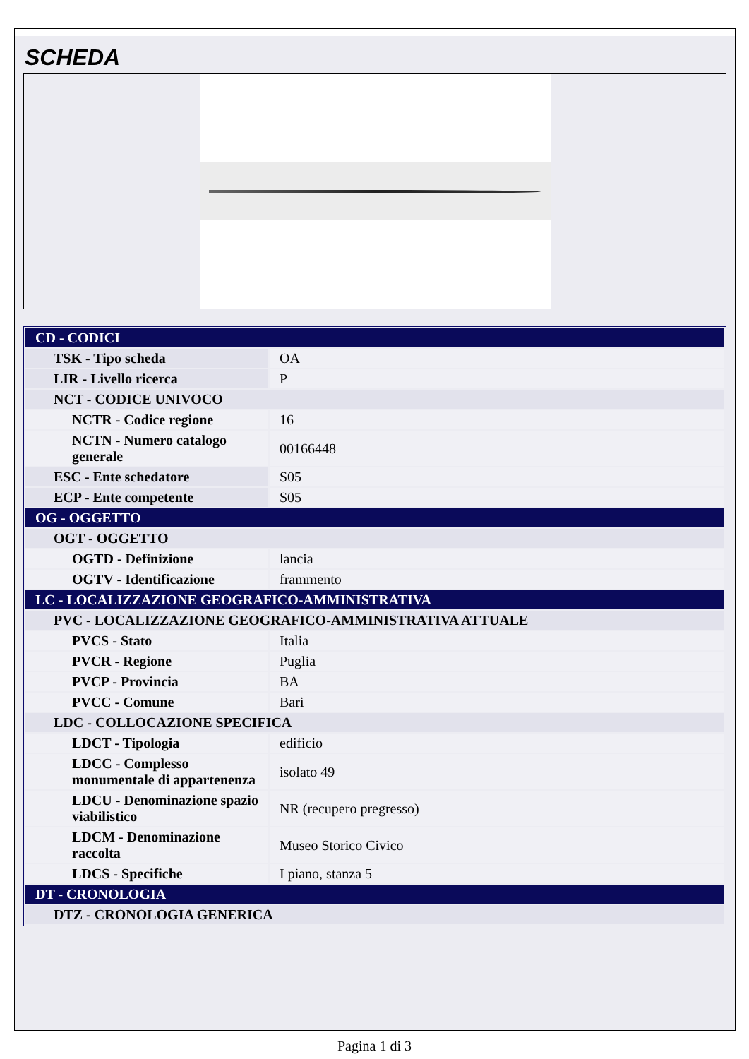SCHEDA
| CD - CODICI | |
| TSK - Tipo scheda | OA |
| LIR - Livello ricerca | P |
| NCT - CODICE UNIVOCO | |
| NCTR - Codice regione | 16 |
| NCTN - Numero catalogo generale | 00166448 |
| ESC - Ente schedatore | S05 |
| ECP - Ente competente | S05 |
| OG - OGGETTO | |
| OGT - OGGETTO | |
| OGTD - Definizione | lancia |
| OGTV - Identificazione | frammento |
| LC - LOCALIZZAZIONE GEOGRAFICO-AMMINISTRATIVA | |
| PVC - LOCALIZZAZIONE GEOGRAFICO-AMMINISTRATIVA ATTUALE | |
| PVCS - Stato | Italia |
| PVCR - Regione | Puglia |
| PVCP - Provincia | BA |
| PVCC - Comune | Bari |
| LDC - COLLOCAZIONE SPECIFICA | |
| LDCT - Tipologia | edificio |
| LDCC - Complesso monumentale di appartenenza | isolato 49 |
| LDCU - Denominazione spazio viabilistico | NR (recupero pregresso) |
| LDCM - Denominazione raccolta | Museo Storico Civico |
| LDCS - Specifiche | I piano, stanza 5 |
| DT - CRONOLOGIA | |
| DTZ - CRONOLOGIA GENERICA | |
Pagina 1 di 3